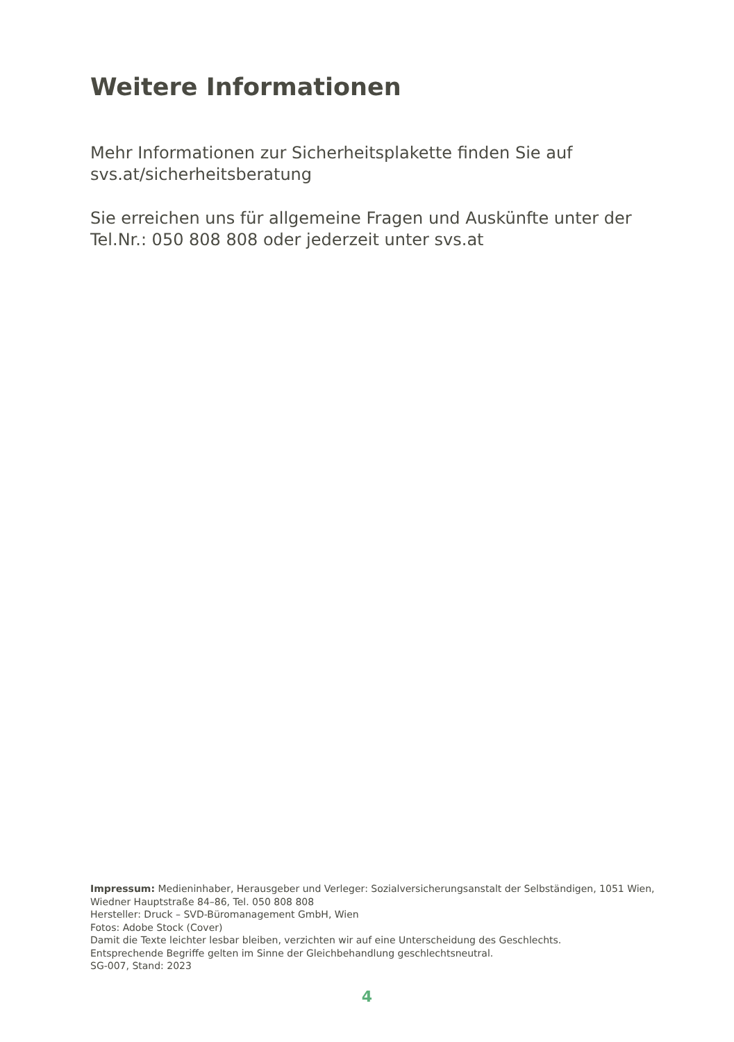Weitere Informationen
Mehr Informationen zur Sicherheitsplakette finden Sie auf
svs.at/sicherheitsberatung
Sie erreichen uns für allgemeine Fragen und Auskünfte unter der Tel.Nr.: 050 808 808 oder jederzeit unter svs.at
Impressum: Medieninhaber, Herausgeber und Verleger: Sozialversicherungsanstalt der Selbständigen, 1051 Wien, Wiedner Hauptstraße 84–86, Tel. 050 808 808
Hersteller: Druck – SVD-Büromanagement GmbH, Wien
Fotos: Adobe Stock (Cover)
Damit die Texte leichter lesbar bleiben, verzichten wir auf eine Unterscheidung des Geschlechts.
Entsprechende Begriffe gelten im Sinne der Gleichbehandlung geschlechtsneutral.
SG-007, Stand: 2023
4